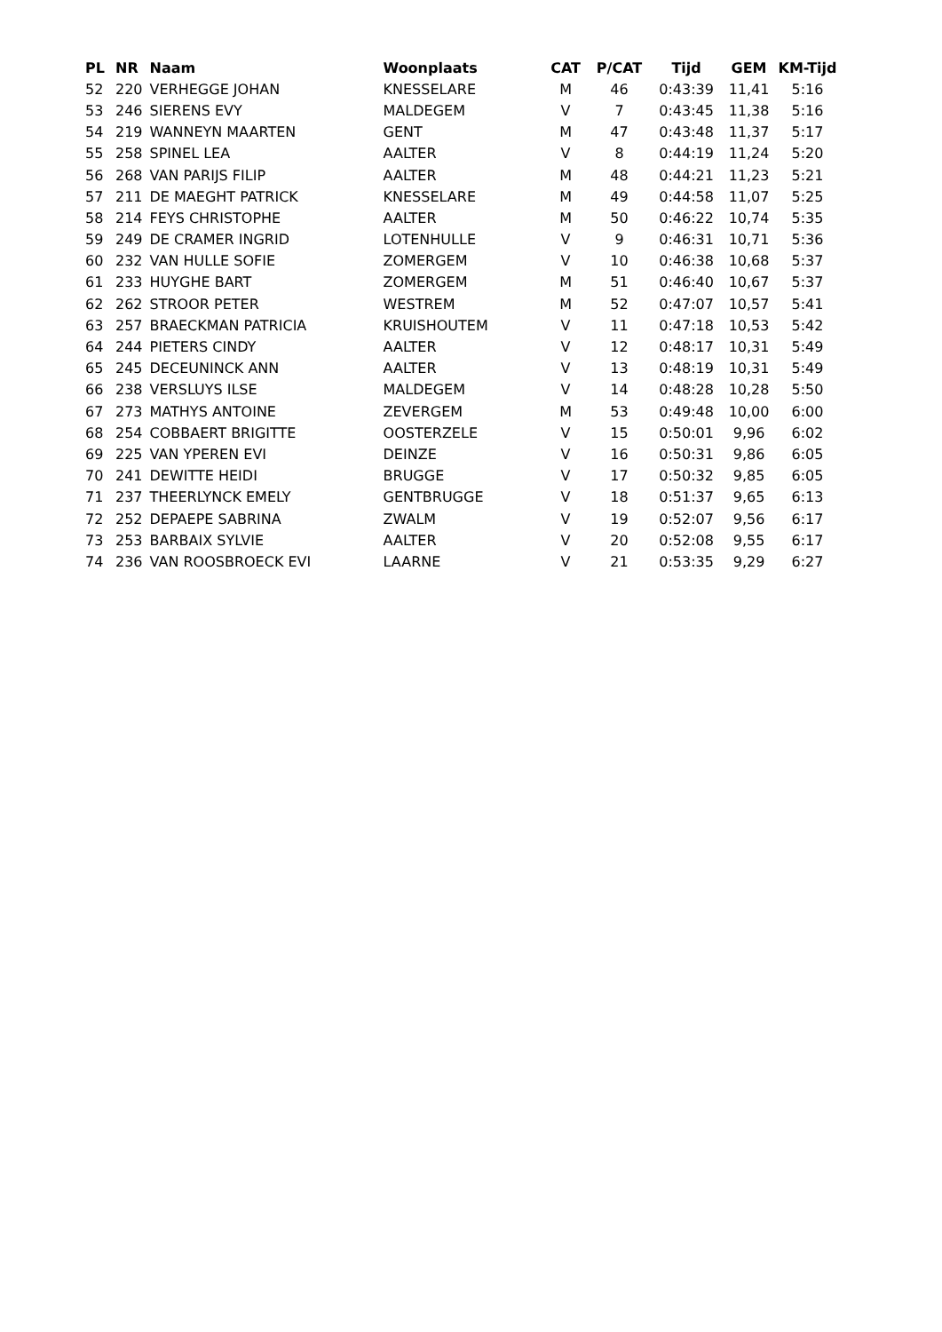| PL | NR | Naam | Woonplaats | CAT | P/CAT | Tijd | GEM | KM-Tijd |
| --- | --- | --- | --- | --- | --- | --- | --- | --- |
| 52 | 220 | VERHEGGE JOHAN | KNESSELARE | M | 46 | 0:43:39 | 11,41 | 5:16 |
| 53 | 246 | SIERENS EVY | MALDEGEM | V | 7 | 0:43:45 | 11,38 | 5:16 |
| 54 | 219 | WANNEYN MAARTEN | GENT | M | 47 | 0:43:48 | 11,37 | 5:17 |
| 55 | 258 | SPINEL LEA | AALTER | V | 8 | 0:44:19 | 11,24 | 5:20 |
| 56 | 268 | VAN PARIJS FILIP | AALTER | M | 48 | 0:44:21 | 11,23 | 5:21 |
| 57 | 211 | DE MAEGHT PATRICK | KNESSELARE | M | 49 | 0:44:58 | 11,07 | 5:25 |
| 58 | 214 | FEYS CHRISTOPHE | AALTER | M | 50 | 0:46:22 | 10,74 | 5:35 |
| 59 | 249 | DE CRAMER INGRID | LOTENHULLE | V | 9 | 0:46:31 | 10,71 | 5:36 |
| 60 | 232 | VAN HULLE SOFIE | ZOMERGEM | V | 10 | 0:46:38 | 10,68 | 5:37 |
| 61 | 233 | HUYGHE BART | ZOMERGEM | M | 51 | 0:46:40 | 10,67 | 5:37 |
| 62 | 262 | STROOR PETER | WESTREM | M | 52 | 0:47:07 | 10,57 | 5:41 |
| 63 | 257 | BRAECKMAN PATRICIA | KRUISHOUTEM | V | 11 | 0:47:18 | 10,53 | 5:42 |
| 64 | 244 | PIETERS CINDY | AALTER | V | 12 | 0:48:17 | 10,31 | 5:49 |
| 65 | 245 | DECEUNINCK ANN | AALTER | V | 13 | 0:48:19 | 10,31 | 5:49 |
| 66 | 238 | VERSLUYS ILSE | MALDEGEM | V | 14 | 0:48:28 | 10,28 | 5:50 |
| 67 | 273 | MATHYS ANTOINE | ZEVERGEM | M | 53 | 0:49:48 | 10,00 | 6:00 |
| 68 | 254 | COBBAERT BRIGITTE | OOSTERZELE | V | 15 | 0:50:01 | 9,96 | 6:02 |
| 69 | 225 | VAN YPEREN EVI | DEINZE | V | 16 | 0:50:31 | 9,86 | 6:05 |
| 70 | 241 | DEWITTE HEIDI | BRUGGE | V | 17 | 0:50:32 | 9,85 | 6:05 |
| 71 | 237 | THEERLYNCK EMELY | GENTBRUGGE | V | 18 | 0:51:37 | 9,65 | 6:13 |
| 72 | 252 | DEPAEPE SABRINA | ZWALM | V | 19 | 0:52:07 | 9,56 | 6:17 |
| 73 | 253 | BARBAIX SYLVIE | AALTER | V | 20 | 0:52:08 | 9,55 | 6:17 |
| 74 | 236 | VAN ROOSBROECK EVI | LAARNE | V | 21 | 0:53:35 | 9,29 | 6:27 |